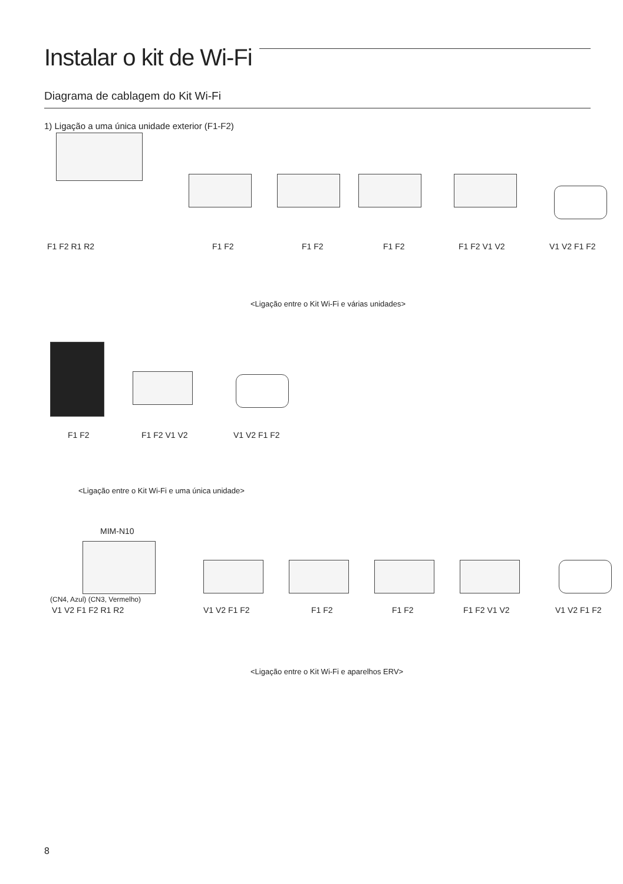Instalar o kit de Wi-Fi
Diagrama de cablagem do Kit Wi-Fi
1) Ligação a uma única unidade exterior (F1-F2)
F1 F2 R1 R2 F1 F2 F1 F2 F1 F2 F1 F2 V1 V2 V1 V2 F1 F2
<Ligação entre o Kit Wi-Fi e várias unidades>
F1 F2 F1 F2 V1 V2 V1 V2 F1 F2
<Ligação entre o Kit Wi-Fi e uma única unidade>
MIM-N10
(CN4, Azul) (CN3, Vermelho)
V1 V2 F1 F2 R1 R2 V1 V2 F1 F2 F1 F2 F1 F2 F1 F2 V1 V2 V1 V2 F1 F2
<Ligação entre o Kit Wi-Fi e aparelhos ERV>
8